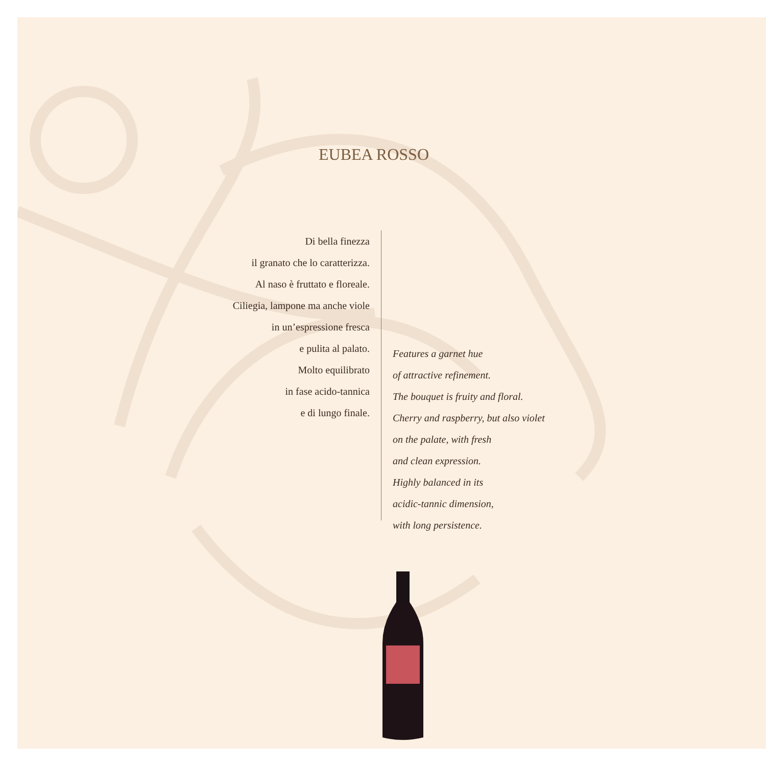EUBEA ROSSO
Di bella finezza
il granato che lo caratterizza.
Al naso è fruttato e floreale.
Ciliegia, lampone ma anche viole
in un’espressione fresca
e pulita al palato.
Molto equilibrato
in fase acido-tannica
e di lungo finale.
Features a garnet hue
of attractive refinement.
The bouquet is fruity and floral.
Cherry and raspberry, but also violet
on the palate, with fresh
and clean expression.
Highly balanced in its
acidic-tannic dimension,
with long persistence.